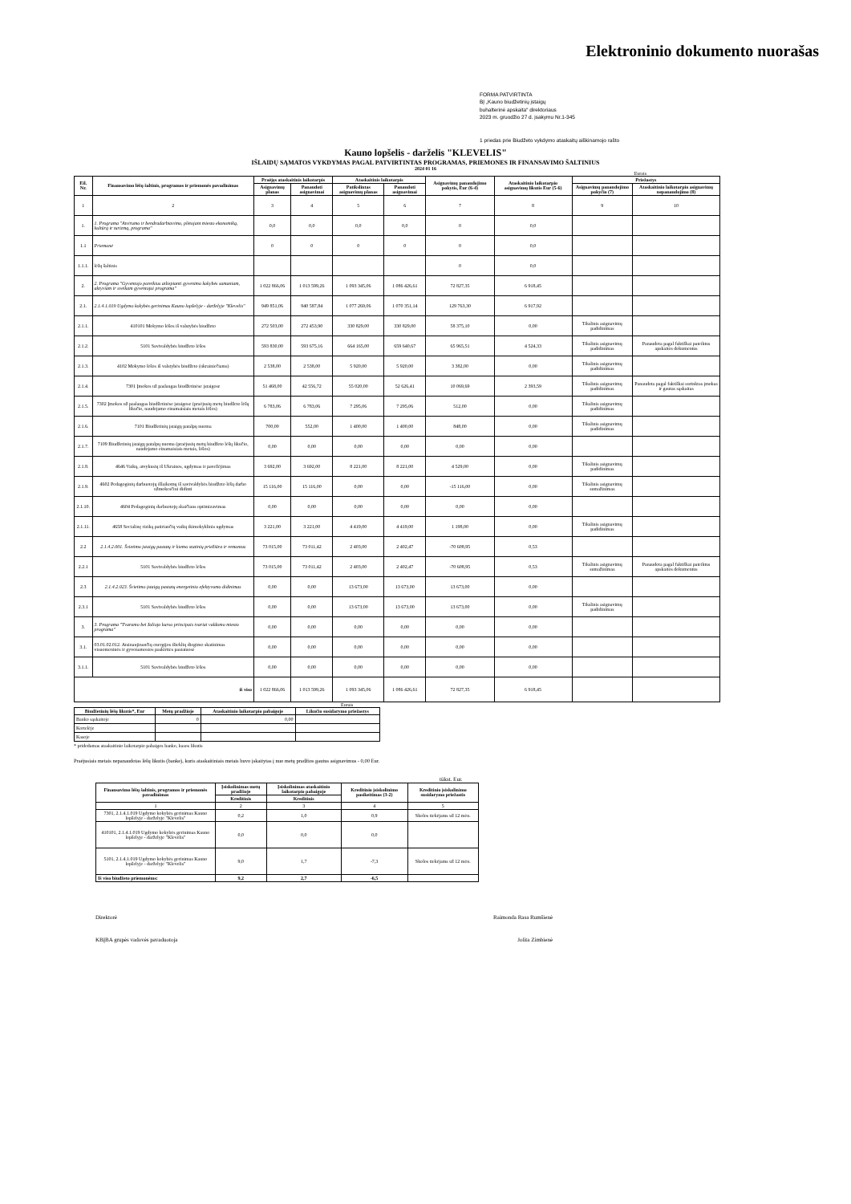Elektroninio dokumento nuorašas
FORMA PATVIRTINTA
BĮ „Kauno biudžetinių įstaigų
buhalterinė apskaita“ direktoriaus
2023 m. gruodžio 27 d. įsakymu Nr.1-345
1 priedas prie Biudžeto vykdymo ataskaitų aiškinamojo rašto
Kauno lopšelis - darželis "KLEVELIS"
IŠLAIDŲ SĄMATOS VYKDYMAS PAGAL PATVIRTINTAS PROGRAMAS, PRIEMONES IR FINANSAVIMO ŠALTINIUS
2024 01 16
Eurais
| Eil. Nr. | Finansavimo lėšų šaltinis, programos ir priemonės pavadinimas | Praėjęs ataskaitinis laikotarpis | | Ataskaitinis laikotarpis | | Asignavimų panaudojimo pokytis, Eur (6-4) | Ataskaitinio laikotarpio asignavimų likutis Eur (5-6) | Priežastys | |
| --- | --- | --- | --- | --- | --- | --- | --- | --- | --- |
| | | Asignavimų planas | Panaudoti asignavimai | Patikslintas asignavimų planas | Panaudoti asignavimai | | | Asignavimų panaudojimo pokyčio (7) | Ataskaitinio laikotarpio asignavimų nepanaudojimo (8) |
| 1 | 2 | 3 | 4 | 5 | 6 | 7 | 8 | 9 | 10 |
| 1. | 1. Programa "Atvirumo ir bendradarbiavimo, plėtojant miesto ekonomiką, kultūrą ir turizmą, programa" | 0,0 | 0,0 | 0,0 | 0,0 | 0 | 0,0 | | |
| 1.1 | Priemonė | 0 | 0 | 0 | 0 | 0 | 0,0 | | |
| 1.1.1. | lėšų šaltinis | | | | | 0 | 0,0 | | |
| 2. | 2. Programa "Gyventojo poreikius atliepianti gyvenimo kokybės sumaniam, aktyviam ir sveikam gyventojui programa" | 1 022 866,06 | 1 013 599,26 | 1 093 345,06 | 1 086 426,61 | 72 827,35 | 6 918,45 | | |
| 2.1. | 2.1.4.1.019 Ugdymo kokybės gerinimas Kauno lopšelyje - darželyje "Klevelis" | 949 851,06 | 940 587,84 | 1 077 269,06 | 1 070 351,14 | 129 763,30 | 6 917,92 | | |
| 2.1.1. | 410101 Mokymo lėšos iš valstybės biudžeto | 272 503,00 | 272 453,90 | 330 829,00 | 330 829,00 | 58 375,10 | 0,00 | Tikslinis asignavimų padidinimas | |
| 2.1.2. | 5101 Savivaldybės biudžeto lėšos | 593 830,00 | 593 675,16 | 664 165,00 | 659 640,67 | 65 965,51 | 4 524,33 | Tikslinis asignavimų padidinimas | Panaudota pagal faktiškai pateiktus apskaitos dokumentus |
| 2.1.3. | 4102 Mokymo lėšos iš valstybės biudžeto (ukrainiečiams) | 2 538,00 | 2 538,00 | 5 920,00 | 5 920,00 | 3 382,00 | 0,00 | Tikslinis asignavimų padidinimas | |
| 2.1.4. | 7301 Įmokos už paslaugas biudžetinėse įstaigose | 51 468,00 | 42 556,72 | 55 020,00 | 52 626,41 | 10 069,69 | 2 393,59 | Tikslinis asignavimų padidinimas | Panaudota pagal faktiškai surinktas įmokas ir gautas sąskaitas |
| 2.1.5. | 7302 Įmokos už paslaugas biudžetinėse įstaigose (praėjusių metų biudžeto lėšų likučio, naudojamo einamaisiais metais lėšos) | 6 783,06 | 6 783,06 | 7 295,06 | 7 295,06 | 512,00 | 0,00 | Tikslinis asignavimų padidinimas | |
| 2.1.6. | 7101 Biudžetinių įstaigų patalpų nuoma | 700,00 | 552,00 | 1 400,00 | 1 400,00 | 848,00 | 0,00 | Tikslinis asignavimų padidinimas | |
| 2.1.7. | 7109 Biudžetinių įstaigų patalpų nuoma (praėjusių metų biudžeto lėšų likučio, naudojamo einamaisiais metais, lėšos) | 0,00 | 0,00 | 0,00 | 0,00 | 0,00 | 0,00 | | |
| 2.1.8. | 4646 Vaikų, atvykusių iš Ukrainos, ugdymas ir pavežėjimas | 3 692,00 | 3 692,00 | 8 221,00 | 8 221,00 | 4 529,00 | 0,00 | Tikslinis asignavimų padidinimas | |
| 2.1.9. | 4602 Pedagoginių darbuotojų išlaikomų iš savivaldybės biudžeto lėšų darbo užmokesčiui didinti | 15 116,00 | 15 116,00 | 0,00 | 0,00 | -15 116,00 | 0,00 | Tikslinis asignavimų sumažinimas | |
| 2.1.10. | 4604 Pedagoginių darbuotojų skaičiaus optimizavimas | 0,00 | 0,00 | 0,00 | 0,00 | 0,00 | 0,00 | | |
| 2.1.11. | 4658 Socialinę riziką patiriančių vaikų ikimokyklinis ugdymas | 3 221,00 | 3 221,00 | 4 419,00 | 4 419,00 | 1 198,00 | 0,00 | Tikslinis asignavimų padidinimas | |
| 2.2 | 2.1.4.2.001. Švietimo įstaigų pastatų ir kiemo statinių priežiūra ir remontas | 73 015,00 | 73 011,42 | 2 403,00 | 2 402,47 | -70 608,95 | 0,53 | | |
| 2.2.1 | 5101 Savivaldybės biudžeto lėšos | 73 015,00 | 73 011,42 | 2 403,00 | 2 402,47 | -70 608,95 | 0,53 | Tikslinis asignavimų sumažinimas | Panaudota pagal faktiškai pateiktus apskaitos dokumentus |
| 2.3 | 2.1.4.2.023. Švietimo įstaigų pastatų energetinio efektyvumo didinimas | 0,00 | 0,00 | 13 673,00 | 13 673,00 | 13 673,00 | 0,00 | | |
| 2.3.1 | 5101 Savivaldybės biudžeto lėšos | 0,00 | 0,00 | 13 673,00 | 13 673,00 | 13 673,00 | 0,00 | Tikslinis asignavimų padidinimas | |
| 3. | 3. Programa "Tvarumo bei žaliojo kurso principais tvariai valdomo miesto programa" | 0,00 | 0,00 | 0,00 | 0,00 | 0,00 | 0,00 | | |
| 3.1. | 03.01.02.012. Atsinaujinančių energijos išteklių diegimo skatinimas visuomeninės ir gyvenamosios paskirties pastatuose | 0,00 | 0,00 | 0,00 | 0,00 | 0,00 | 0,00 | | |
| 3.1.1. | 5101 Savivaldybės biudžeto lėšos | 0,00 | 0,00 | 0,00 | 0,00 | 0,00 | 0,00 | | |
| iš viso | | 1 022 866,06 | 1 013 599,26 | 1 093 345,06 | 1 086 426,61 | 72 827,35 | 6 918,45 | | |
Eurais
| Biudžetinių lėšų likutis*, Eur | Metų pradžioje | Ataskaitinio laikotarpio pabaigoje | Likučio susidarymo priežastys |
| --- | --- | --- | --- |
| Banko sąskaitoje | 0 | 0,00 | |
| Kortelėje | | | |
| Kasoje | | | |
* pridedamas ataskaitinio laikotarpio pabaigos banko, kasos likutis
Praėjusiais metais nepanaudotas lėšų likutis (banke), kuris ataskaitiniais metais buvo įskaitytas į nuo metų pradžios gautus asignavimus - 0,00 Eur.
tūkst. Eur.
| Finansavimo lėšų šaltinis, programos ir priemonės pavadinimas | Įsiskolinimas metų pradžioje | Įsiskolinimas ataskaitinio laikotarpio pabaigoje | Kreditinio įsiskolinimo pasikeitimas (3-2) | Kreditinio įsiskolinimo susidarymo priežastis |
| --- | --- | --- | --- | --- |
| | Kreditinis | Kreditinis | | |
| 1 | 2 | 3 | 4 | 5 |
| 7301, 2.1.4.1.019 Ugdymo kokybės gerinimas Kauno lopšelyje - darželyje "Klevelis" | 0,2 | 1,0 | 0,9 | Skolos tiekėjams už 12 mėn. |
| 410101, 2.1.4.1.019 Ugdymo kokybės gerinimas Kauno lopšelyje - darželyje "Klevelis" | 0,0 | 0,0 | 0,0 | |
| 5101, 2.1.4.1.019 Ugdymo kokybės gerinimas Kauno lopšelyje - darželyje "Klevelis" | 9,0 | 1,7 | -7,3 | Skolos tiekėjams už 12 mėn. |
| Iš viso biudžeto priemonėms: | 9,2 | 2,7 | -6,5 | |
Direktorė Raimonda Rasa Rumšienė
KBĮBA grupės vadovės pavaduotoja Jolita Zimbienė